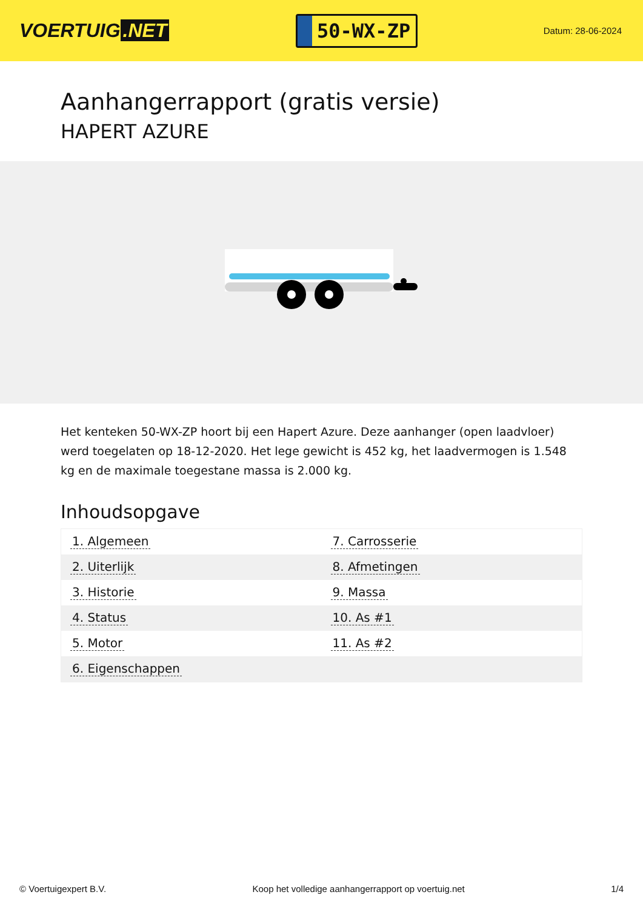VOERTUIG.NET
50-WX-ZP
Datum: 28-06-2024
Aanhangerrapport (gratis versie)
HAPERT AZURE
Het kenteken 50-WX-ZP hoort bij een Hapert Azure. Deze aanhanger (open laadvloer) werd toegelaten op 18-12-2020. Het lege gewicht is 452 kg, het laadvermogen is 1.548 kg en de maximale toegestane massa is 2.000 kg.
Inhoudsopgave
| 1. Algemeen | 7. Carrosserie |
| 2. Uiterlijk | 8. Afmetingen |
| 3. Historie | 9. Massa |
| 4. Status | 10. As #1 |
| 5. Motor | 11. As #2 |
| 6. Eigenschappen | |
© Voertuigexpert B.V. Koop het volledige aanhangerrapport op voertuig.net 1/4